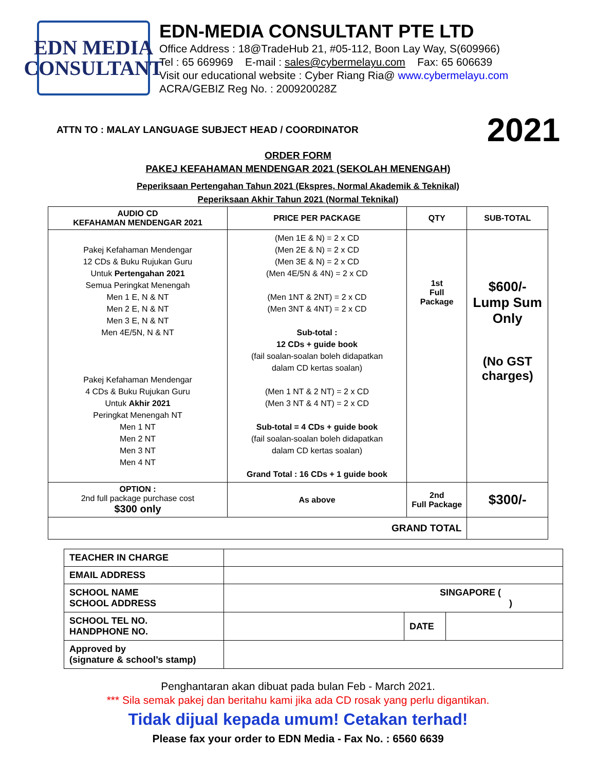EDN MEDIA
CONSULTANT
EDN-MEDIA CONSULTANT PTE LTD
Office Address : 18@TradeHub 21, #05-112, Boon Lay Way, S(609966)
Tel : 65 669969 E-mail : sales@cybermelayu.com Fax: 65 606639
Visit our educational website : Cyber Riang Ria@ www.cybermelayu.com
ACRA/GEBIZ Reg No. : 200920028Z
ATTN TO : MALAY LANGUAGE SUBJECT HEAD / COORDINATOR 2021
ORDER FORM
PAKEJ KEFAHAMAN MENDENGAR 2021 (SEKOLAH MENENGAH)
Peperiksaan Pertengahan Tahun 2021 (Ekspres, Normal Akademik & Teknikal)
Peperiksaan Akhir Tahun 2021 (Normal Teknikal)
| AUDIO CD KEFAHAMAN MENDENGAR 2021 | PRICE PER PACKAGE | QTY | SUB-TOTAL |
| --- | --- | --- | --- |
| Pakej Kefahaman Mendengar 12 CDs & Buku Rujukan Guru Untuk Pertengahan 2021 Semua Peringkat Menengah Men 1 E, N & NT Men 2 E, N & NT Men 3 E, N & NT Men 4E/5N, N & NT Pakej Kefahaman Mendengar 4 CDs & Buku Rujukan Guru Untuk Akhir 2021 Peringkat Menengah NT Men 1 NT Men 2 NT Men 3 NT Men 4 NT | (Men 1E & N) = 2 x CD (Men 2E & N) = 2 x CD (Men 3E & N) = 2 x CD (Men 4E/5N & 4N) = 2 x CD (Men 1NT & 2NT) = 2 x CD (Men 3NT & 4NT) = 2 x CD Sub-total : 12 CDs + guide book (fail soalan-soalan boleh didapatkan dalam CD kertas soalan) (Men 1 NT & 2 NT) = 2 x CD (Men 3 NT & 4 NT) = 2 x CD Sub-total = 4 CDs + guide book (fail soalan-soalan boleh didapatkan dalam CD kertas soalan) Grand Total : 16 CDs + 1 guide book | 1st Full Package | $600/- Lump Sum Only (No GST charges) |
| OPTION : 2nd full package purchase cost $300 only | As above | 2nd Full Package | $300/- |
| GRAND TOTAL | | | |
| TEACHER IN CHARGE | | | |
| EMAIL ADDRESS | | | |
| SCHOOL NAME SCHOOL ADDRESS | SINGAPORE ( ) | | |
| SCHOOL TEL NO. HANDPHONE NO. | | DATE | |
| Approved by (signature & school’s stamp) | | | |
Penghantaran akan dibuat pada bulan Feb - March 2021.
*** Sila semak pakej dan beritahu kami jika ada CD rosak yang perlu digantikan.
Tidak dijual kepada umum! Cetakan terhad!
Please fax your order to EDN Media - Fax No. : 6560 6639